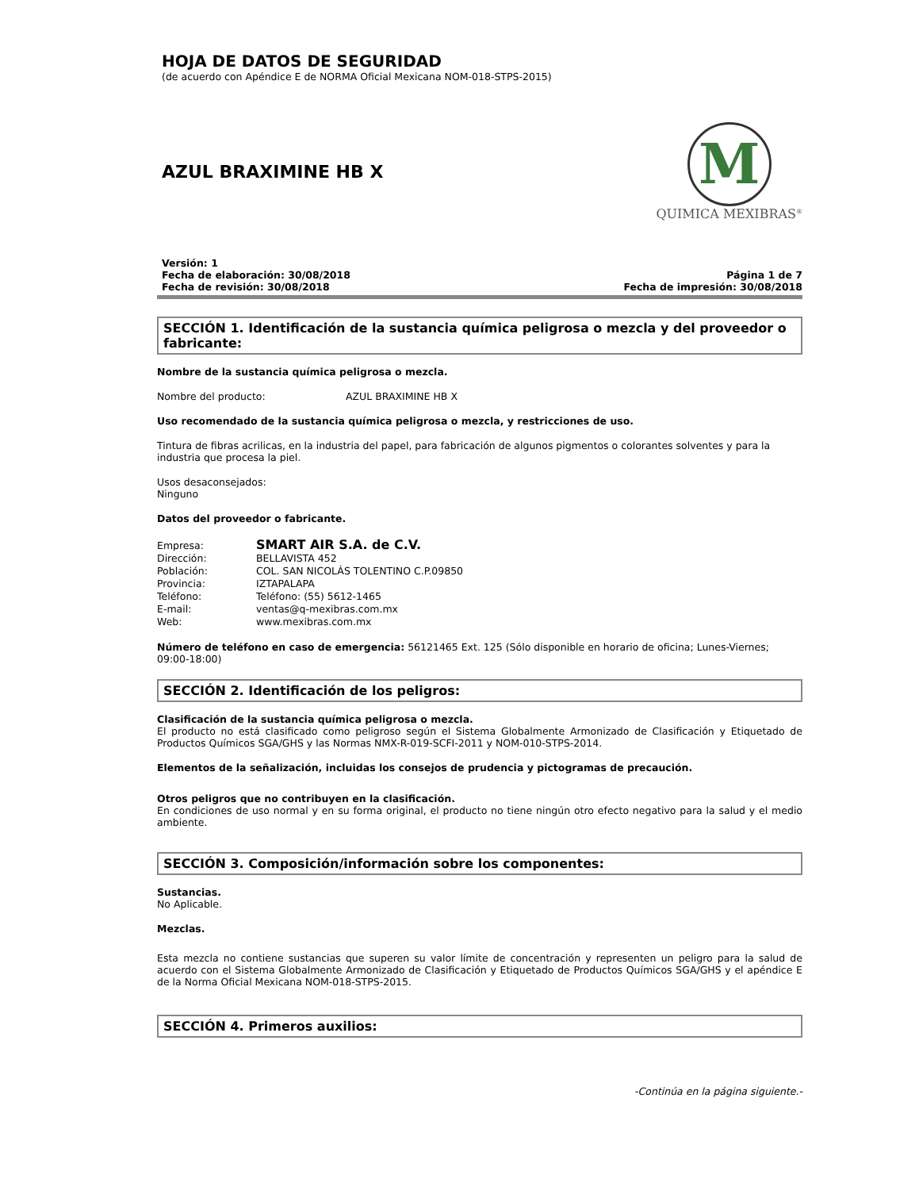HOJA DE DATOS DE SEGURIDAD
(de acuerdo con Apéndice E de NORMA Oficial Mexicana NOM-018-STPS-2015)
AZUL BRAXIMINE HB X
M
QUIMICA MEXIBRAS<sup>®</sup>
Versión: 1
Fecha de elaboración: 30/08/2018
Fecha de revisión: 30/08/2018
Página 1 de 7
Fecha de impresión: 30/08/2018
SECCIÓN 1. Identificación de la sustancia química peligrosa o mezcla y del proveedor o fabricante:
Nombre de la sustancia química peligrosa o mezcla.
Nombre del producto: AZUL BRAXIMINE HB X
Uso recomendado de la sustancia química peligrosa o mezcla, y restricciones de uso.
Tintura de fibras acrilicas, en la industria del papel, para fabricación de algunos pigmentos o colorantes solventes y para la industria que procesa la piel.
Usos desaconsejados:
Ninguno
Datos del proveedor o fabricante.
Empresa: SMART AIR S.A. de C.V.
Dirección: BELLAVISTA 452
Población: COL. SAN NICOLÁS TOLENTINO C.P.09850
Provincia: IZTAPALAPA
Teléfono: Teléfono: (55) 5612-1465
E-mail: ventas@q-mexibras.com.mx
Web: www.mexibras.com.mx
Número de teléfono en caso de emergencia: 56121465 Ext. 125 (Sólo disponible en horario de oficina; Lunes-Viernes; 09:00-18:00)
SECCIÓN 2. Identificación de los peligros:
Clasificación de la sustancia química peligrosa o mezcla.
El producto no está clasificado como peligroso según el Sistema Globalmente Armonizado de Clasificación y Etiquetado de Productos Químicos SGA/GHS y las Normas NMX-R-019-SCFI-2011 y NOM-010-STPS-2014.
Elementos de la señalización, incluidas los consejos de prudencia y pictogramas de precaución.
Otros peligros que no contribuyen en la clasificación.
En condiciones de uso normal y en su forma original, el producto no tiene ningún otro efecto negativo para la salud y el medio ambiente.
SECCIÓN 3. Composición/información sobre los componentes:
Sustancias.
No Aplicable.
Mezclas.
Esta mezcla no contiene sustancias que superen su valor límite de concentración y representen un peligro para la salud de acuerdo con el Sistema Globalmente Armonizado de Clasificación y Etiquetado de Productos Químicos SGA/GHS y el apéndice E de la Norma Oficial Mexicana NOM-018-STPS-2015.
SECCIÓN 4. Primeros auxilios:
-Continúa en la página siguiente.-